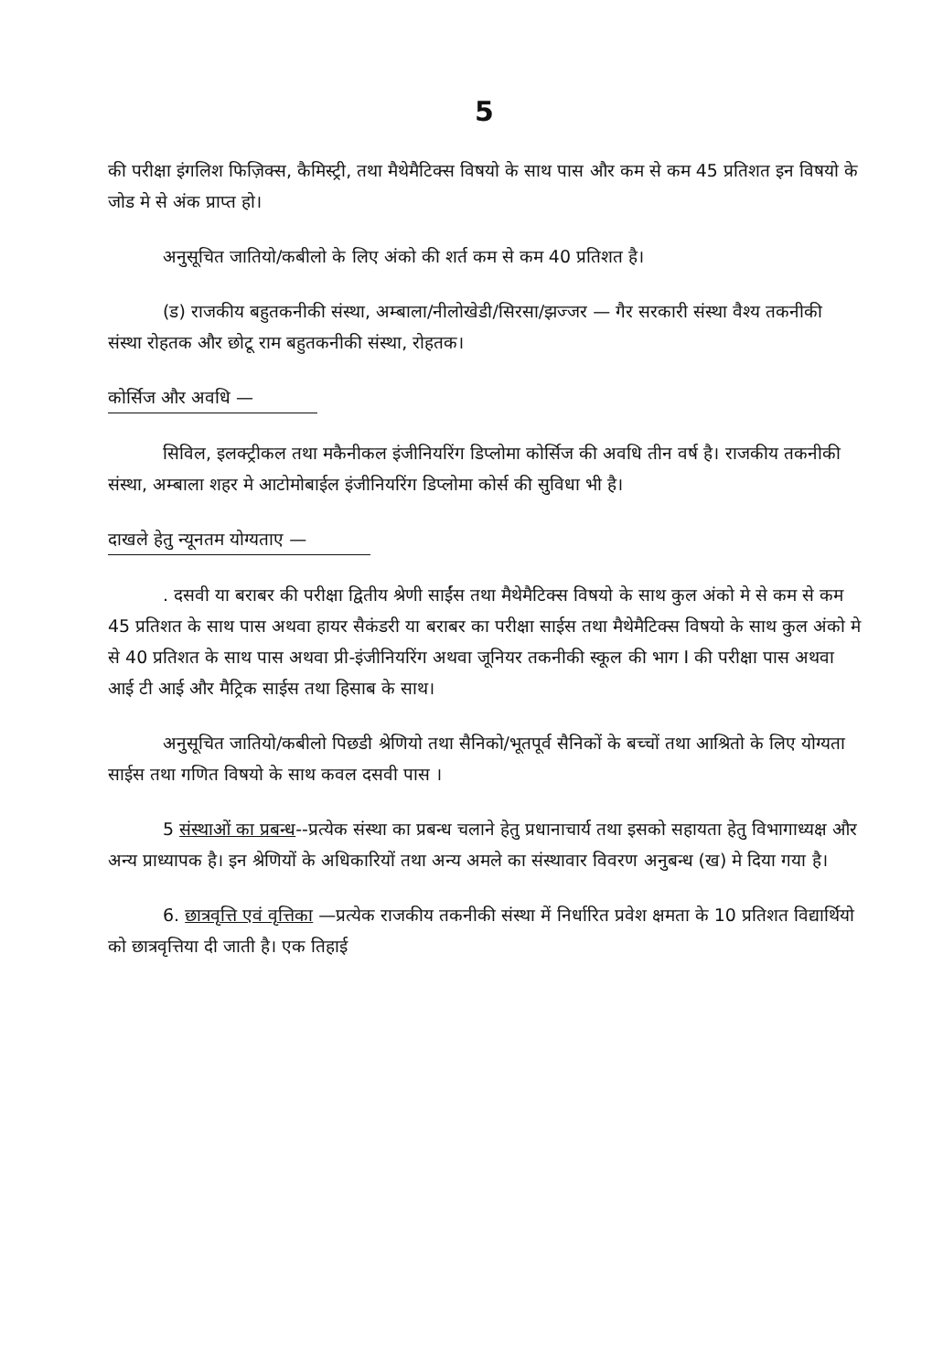5
की परीक्षा इंगलिश फिज़िक्स, कैमिस्ट्री, तथा मैथेमैटिक्स विषयो के साथ पास और कम से कम 45 प्रतिशत इन विषयो के जोड मे से अंक प्राप्त हो।
अनुसूचित जातियो/कबीलो के लिए अंको की शर्त कम से कम 40 प्रतिशत है।
(ड) राजकीय बहुतकनीकी संस्था, अम्बाला/नीलोखेडी/सिरसा/झज्जर — गैर सरकारी संस्था वैश्य तकनीकी संस्था रोहतक और छोटू राम बहुतकनीकी संस्था, रोहतक।
कोर्सिज और अवधि —
सिविल, इलक्ट्रीकल तथा मकैनीकल इंजीनियरिंग डिप्लोमा कोर्सिज की अवधि तीन वर्ष है। राजकीय तकनीकी संस्था, अम्बाला शहर मे आटोमोबाईल इंजीनियरिंग डिप्लोमा कोर्स की सुविधा भी है।
दाखले हेतु न्यूनतम योग्यताए —
. दसवी या बराबर की परीक्षा द्वितीय श्रेणी साईंस तथा मैथेमैटिक्स विषयो के साथ कुल अंको मे से कम से कम 45 प्रतिशत के साथ पास अथवा हायर सैकंडरी या बराबर का परीक्षा साईस तथा मैथेमैटिक्स विषयो के साथ कुल अंको मे से 40 प्रतिशत के साथ पास अथवा प्री-इंजीनियरिंग अथवा जूनियर तकनीकी स्कूल की भाग I की परीक्षा पास अथवा आई टी आई और मैट्रिक साईस तथा हिसाब के साथ।
अनुसूचित जातियो/कबीलो पिछडी श्रेणियो तथा सैनिको/भूतपूर्व सैनिकों के बच्चों तथा आश्रितो के लिए योग्यता साईस तथा गणित विषयो के साथ कवल दसवी पास ।
5 संस्थाओं का प्रबन्ध--प्रत्येक संस्था का प्रबन्ध चलाने हेतु प्रधानाचार्य तथा इसको सहायता हेतु विभागाध्यक्ष और अन्य प्राध्यापक है। इन श्रेणियों के अधिकारियों तथा अन्य अमले का संस्थावार विवरण अनुबन्ध (ख) मे दिया गया है।
6. छात्रवृत्ति एवं वृत्तिका —प्रत्येक राजकीय तकनीकी संस्था में निर्धारित प्रवेश क्षमता के 10 प्रतिशत विद्यार्थियो को छात्रवृत्तिया दी जाती है। एक तिहाई